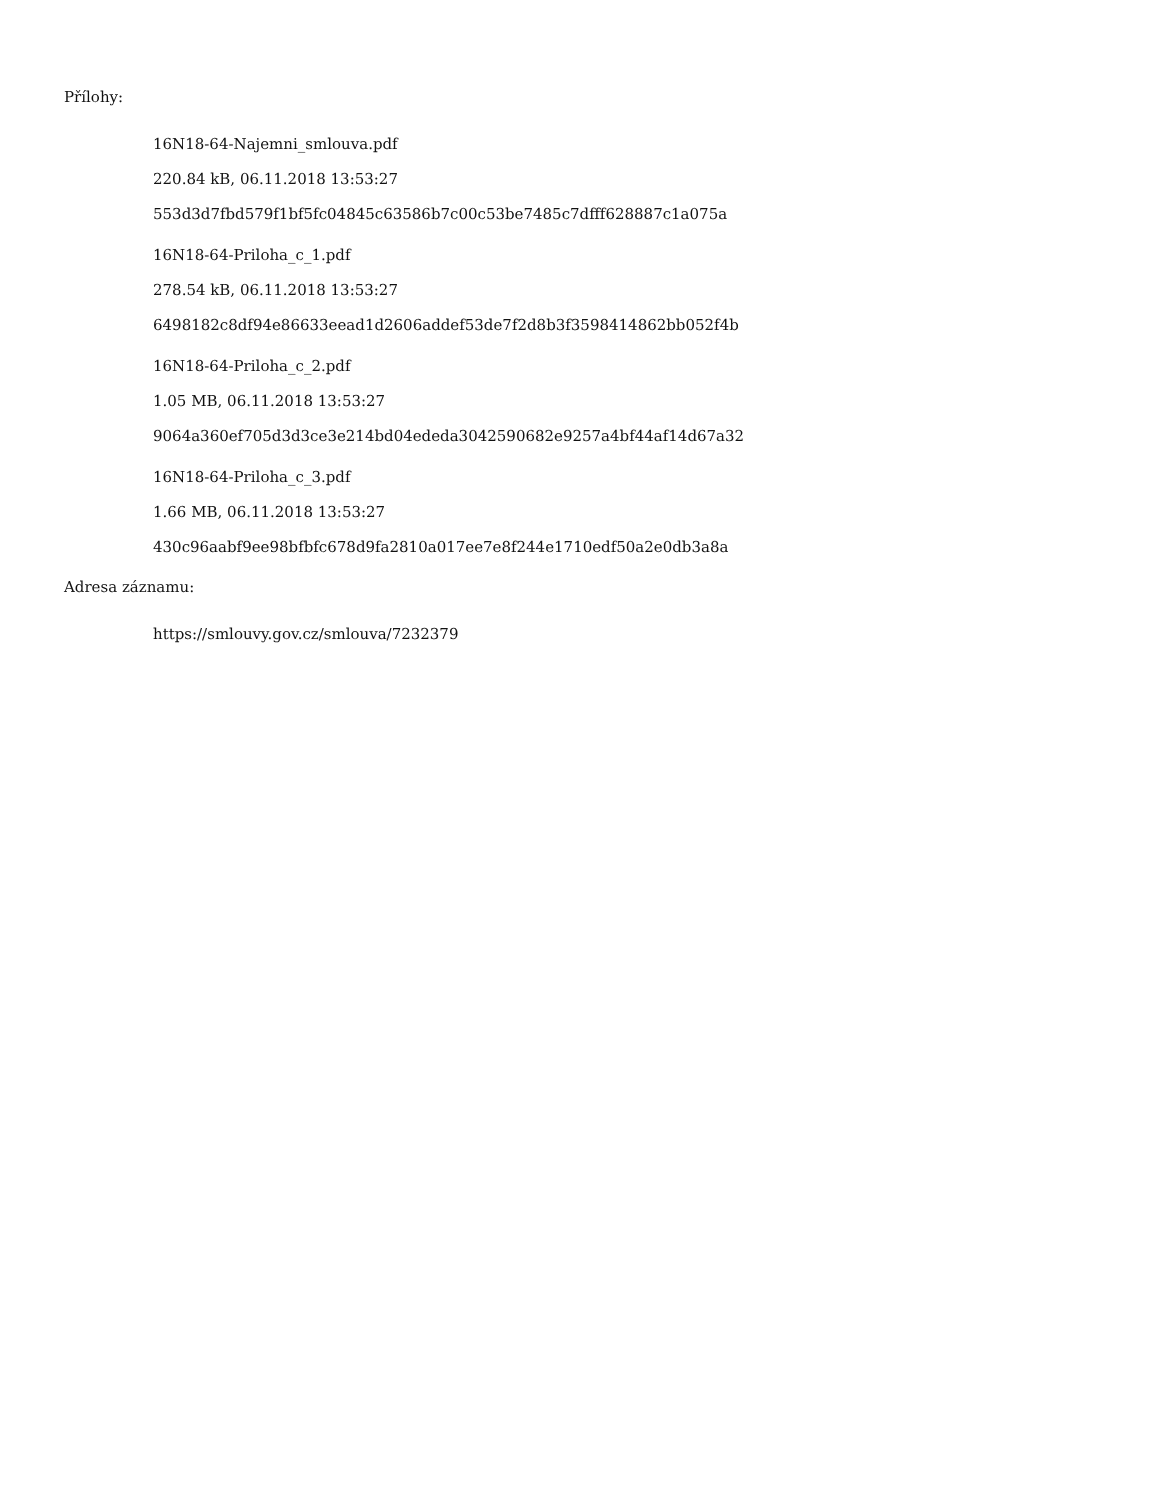Přílohy:
16N18-64-Najemni_smlouva.pdf
220.84 kB, 06.11.2018 13:53:27
553d3d7fbd579f1bf5fc04845c63586b7c00c53be7485c7dfff628887c1a075a
16N18-64-Priloha_c_1.pdf
278.54 kB, 06.11.2018 13:53:27
6498182c8df94e86633eead1d2606addef53de7f2d8b3f3598414862bb052f4b
16N18-64-Priloha_c_2.pdf
1.05 MB, 06.11.2018 13:53:27
9064a360ef705d3d3ce3e214bd04ededa3042590682e9257a4bf44af14d67a32
16N18-64-Priloha_c_3.pdf
1.66 MB, 06.11.2018 13:53:27
430c96aabf9ee98bfbfc678d9fa2810a017ee7e8f244e1710edf50a2e0db3a8a
Adresa záznamu:
https://smlouvy.gov.cz/smlouva/7232379